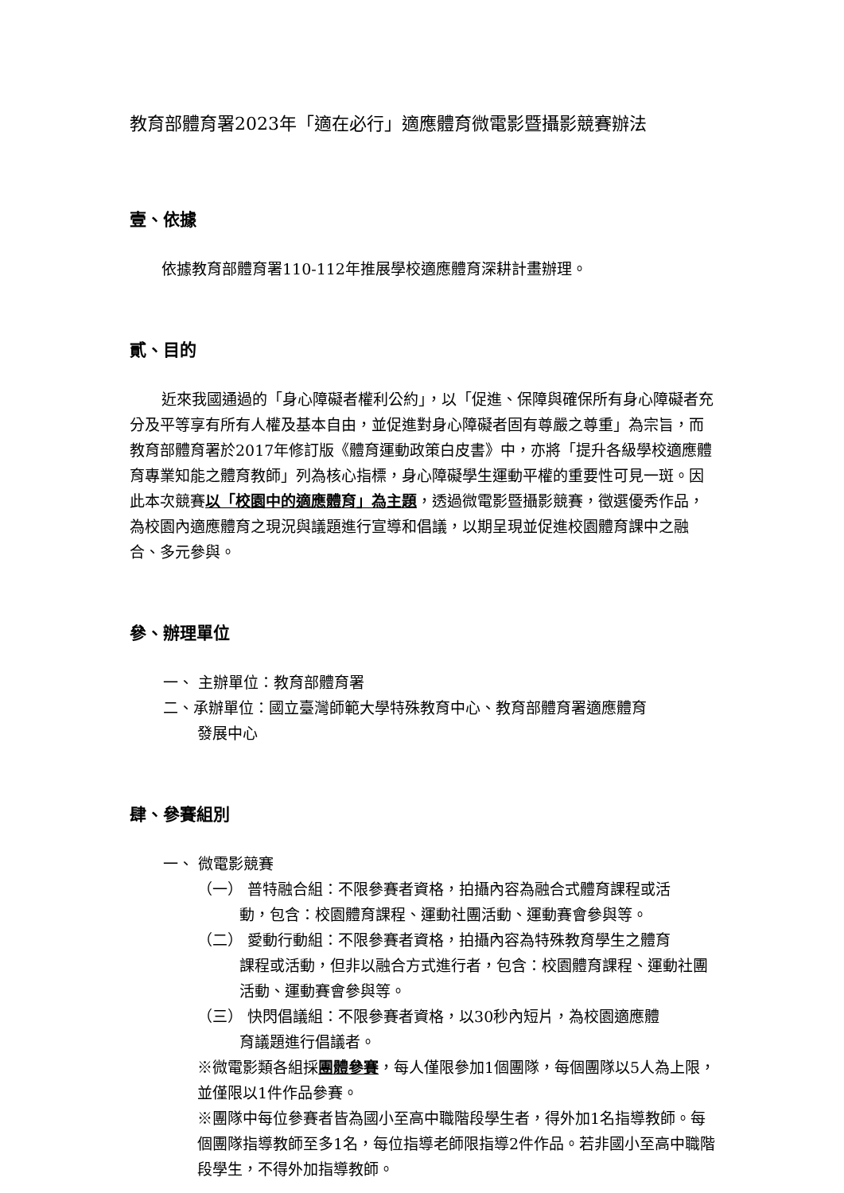教育部體育署2023年「適在必行」適應體育微電影暨攝影競賽辦法
壹、依據
依據教育部體育署110-112年推展學校適應體育深耕計畫辦理。
貳、目的
近來我國通過的「身心障礙者權利公約」，以「促進、保障與確保所有身心障礙者充分及平等享有所有人權及基本自由，並促進對身心障礙者固有尊嚴之尊重」為宗旨，而教育部體育署於2017年修訂版《體育運動政策白皮書》中，亦將「提升各級學校適應體育專業知能之體育教師」列為核心指標，身心障礙學生運動平權的重要性可見一斑。因此本次競賽以「校園中的適應體育」為主題，透過微電影暨攝影競賽，徵選優秀作品，為校園內適應體育之現況與議題進行宣導和倡議，以期呈現並促進校園體育課中之融合、多元參與。
參、辦理單位
一、 主辦單位：教育部體育署
二、承辦單位：國立臺灣師範大學特殊教育中心、教育部體育署適應體育
發展中心
肆、參賽組別
一、 微電影競賽
（一） 普特融合組：不限參賽者資格，拍攝內容為融合式體育課程或活
動，包含：校園體育課程、運動社團活動、運動賽會參與等。
（二） 愛動行動組：不限參賽者資格，拍攝內容為特殊教育學生之體育
課程或活動，但非以融合方式進行者，包含：校園體育課程、運動社團活動、運動賽會參與等。
（三） 快閃倡議組：不限參賽者資格，以30秒內短片，為校園適應體
育議題進行倡議者。
※微電影類各組採團體參賽，每人僅限參加1個團隊，每個團隊以5人為上限，並僅限以1件作品參賽。
※團隊中每位參賽者皆為國小至高中職階段學生者，得外加1名指導教師。每個團隊指導教師至多1名，每位指導老師限指導2件作品。若非國小至高中職階段學生，不得外加指導教師。